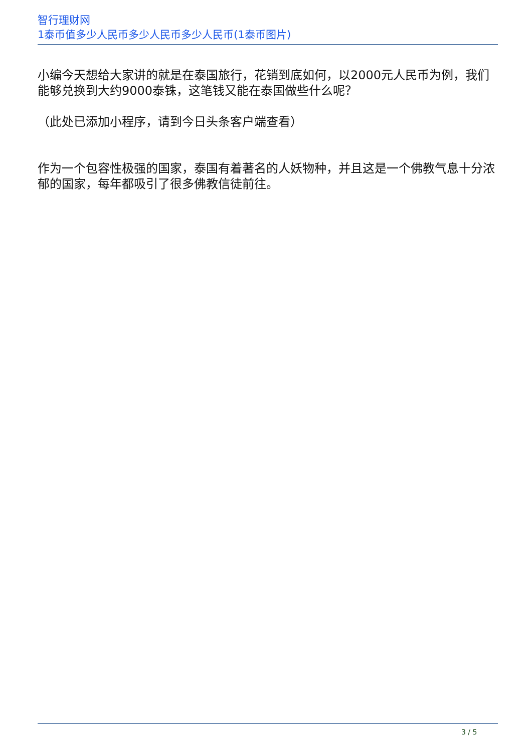智行理财网
1泰币值多少人民币多少人民币多少人民币(1泰币图片)
小编今天想给大家讲的就是在泰国旅行，花销到底如何，以2000元人民币为例，我们能够兑换到大约9000泰铢，这笔钱又能在泰国做些什么呢？
（此处已添加小程序，请到今日头条客户端查看）
作为一个包容性极强的国家，泰国有着著名的人妖物种，并且这是一个佛教气息十分浓郁的国家，每年都吸引了很多佛教信徒前往。
3 / 5